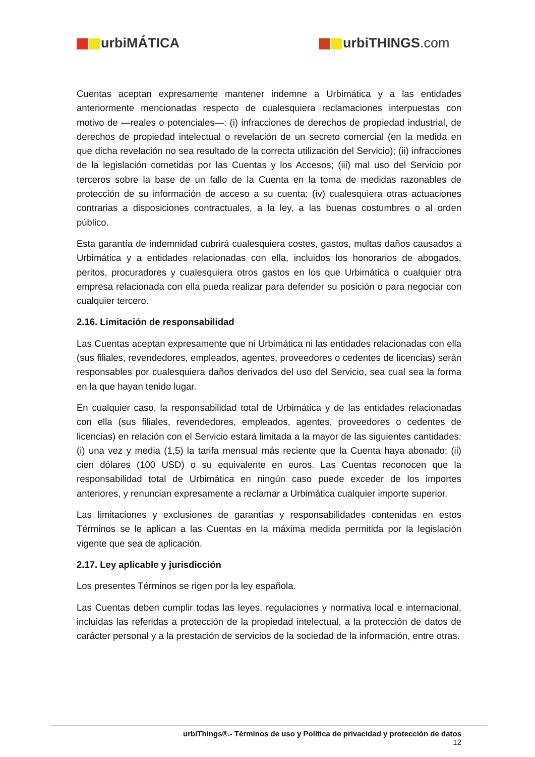urbiMÁTICA urbiTHINGS.com
Cuentas aceptan expresamente mantener indemne a Urbimática y a las entidades anteriormente mencionadas respecto de cualesquiera reclamaciones interpuestas con motivo de —reales o potenciales—: (i) infracciones de derechos de propiedad industrial, de derechos de propiedad intelectual o revelación de un secreto comercial (en la medida en que dicha revelación no sea resultado de la correcta utilización del Servicio); (ii) infracciones de la legislación cometidas por las Cuentas y los Accesos; (iii) mal uso del Servicio por terceros sobre la base de un fallo de la Cuenta en la toma de medidas razonables de protección de su información de acceso a su cuenta; (iv) cualesquiera otras actuaciones contrarias a disposiciones contractuales, a la ley, a las buenas costumbres o al orden público.
Esta garantía de indemnidad cubrirá cualesquiera costes, gastos, multas daños causados a Urbimática y a entidades relacionadas con ella, incluidos los honorarios de abogados, peritos, procuradores y cualesquiera otros gastos en los que Urbimática o cualquier otra empresa relacionada con ella pueda realizar para defender su posición o para negociar con cualquier tercero.
2.16. Limitación de responsabilidad
Las Cuentas aceptan expresamente que ni Urbimática ni las entidades relacionadas con ella (sus filiales, revendedores, empleados, agentes, proveedores o cedentes de licencias) serán responsables por cualesquiera daños derivados del uso del Servicio, sea cual sea la forma en la que hayan tenido lugar.
En cualquier caso, la responsabilidad total de Urbimática y de las entidades relacionadas con ella (sus filiales, revendedores, empleados, agentes, proveedores o cedentes de licencias) en relación con el Servicio estará limitada a la mayor de las siguientes cantidades: (i) una vez y media (1,5) la tarifa mensual más reciente que la Cuenta haya abonado; (ii) cien dólares (100 USD) o su equivalente en euros. Las Cuentas reconocen que la responsabilidad total de Urbimática en ningún caso puede exceder de los importes anteriores, y renuncian expresamente a reclamar a Urbimática cualquier importe superior.
Las limitaciones y exclusiones de garantías y responsabilidades contenidas en estos Términos se le aplican a las Cuentas en la máxima medida permitida por la legislación vigente que sea de aplicación.
2.17. Ley aplicable y jurisdicción
Los presentes Términos se rigen por la ley española.
Las Cuentas deben cumplir todas las leyes, regulaciones y normativa local e internacional, incluidas las referidas a protección de la propiedad intelectual, a la protección de datos de carácter personal y a la prestación de servicios de la sociedad de la información, entre otras.
urbiThings®.- Términos de uso y Política de privacidad y protección de datos
12